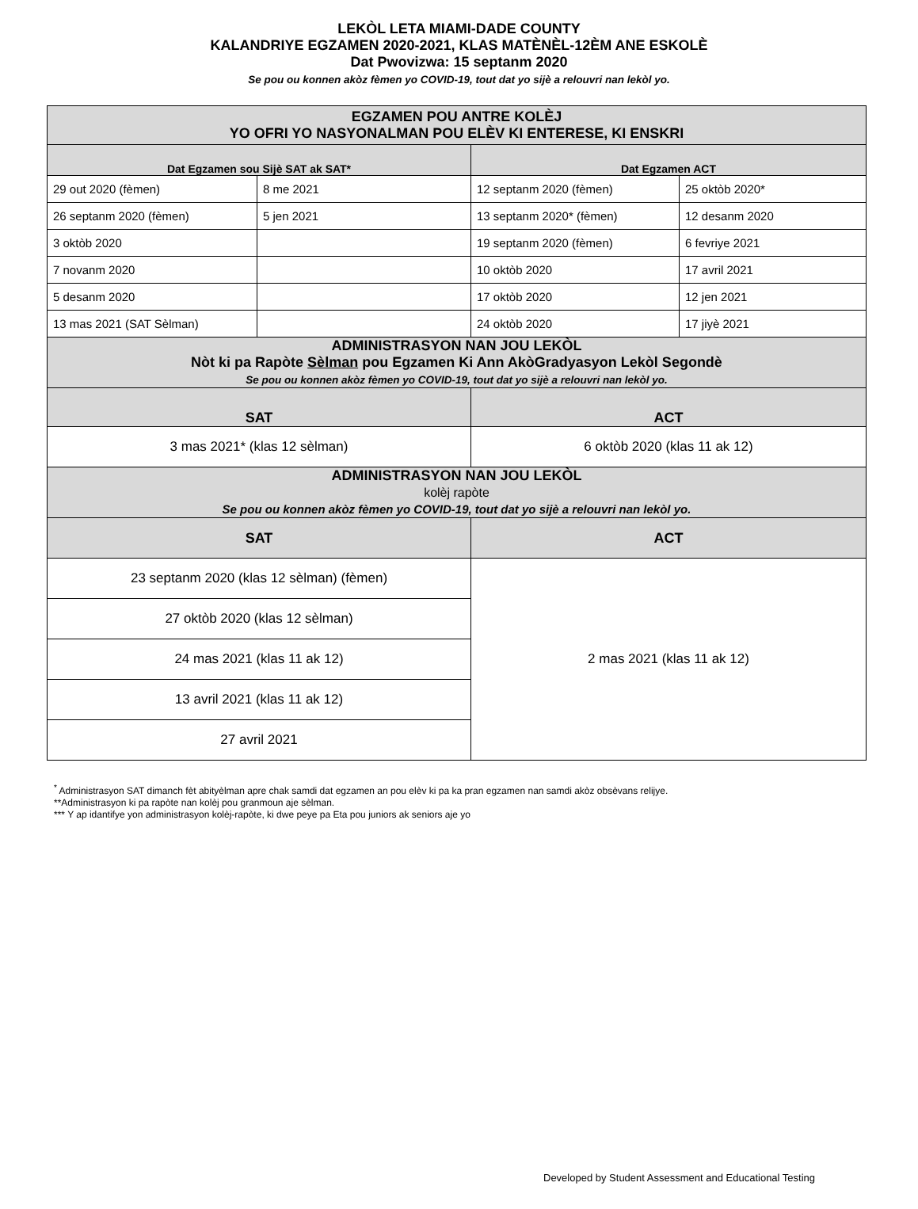LEKÒL LETA MIAMI-DADE COUNTY
KALANDRIYE EGZAMEN 2020-2021, KLAS MATÈNÈL-12ÈM ANE ESKOLÈ
Dat Pwovizwa: 15 septanm 2020
Se pou ou konnen akòz fèmen yo COVID-19, tout dat yo sijè a relouvri nan lekòl yo.
| EGZAMEN POU ANTRE KOLÈJ YO OFRI YO NASYONALMAN POU ELÈV KI ENTERESE, KI ENSKRI | | | |
| Dat Egzamen sou Sijè SAT ak SAT* | | Dat Egzamen ACT | |
| 29 out 2020 (fèmen) | 8 me 2021 | 12 septanm 2020 (fèmen) | 25 oktòb 2020* |
| 26 septanm 2020 (fèmen) | 5 jen 2021 | 13 septanm 2020* (fèmen) | 12 desanm 2020 |
| 3 oktòb 2020 | | 19 septanm 2020 (fèmen) | 6 fevriye 2021 |
| 7 novanm 2020 | | 10 oktòb 2020 | 17 avril 2021 |
| 5 desanm 2020 | | 17 oktòb 2020 | 12 jen 2021 |
| 13 mas 2021 (SAT Sèlman) | | 24 oktòb 2020 | 17 jiyè 2021 |
| ADMINISTRASYON NAN JOU LEKÒL Nòt ki pa Rapòte Sèlman pou Egzamen Ki Ann AkòGradyasyon Lekòl Segondè Se pou ou konnen akòz fèmen yo COVID-19, tout dat yo sijè a relouvri nan lekòl yo. | | | |
| SAT | | ACT | |
| 3 mas 2021* (klas 12 sèlman) | | 6 oktòb 2020 (klas 11 ak 12) | |
| ADMINISTRASYON NAN JOU LEKÒL kolèj rapòte Se pou ou konnen akòz fèmen yo COVID-19, tout dat yo sijè a relouvri nan lekòl yo. | | | |
| SAT | | ACT | |
| 23 septanm 2020 (klas 12 sèlman) (fèmen) | | 2 mas 2021 (klas 11 ak 12) | |
| 27 oktòb 2020 (klas 12 sèlman) | | | |
| 24 mas 2021 (klas 11 ak 12) | | | |
| 13 avril 2021 (klas 11 ak 12) | | | |
| 27 avril 2021 | | | |
<sup>*</sup> Administrasyon SAT dimanch fèt abityèlman apre chak samdi dat egzamen an pou elèv ki pa ka pran egzamen nan samdi akòz obsèvans relijye.
**Administrasyon ki pa rapòte nan kolèj pou granmoun aje sèlman.
*** Y ap idantifye yon administrasyon kolèj-rapòte, ki dwe peye pa Eta pou juniors ak seniors aje yo
Developed by Student Assessment and Educational Testing